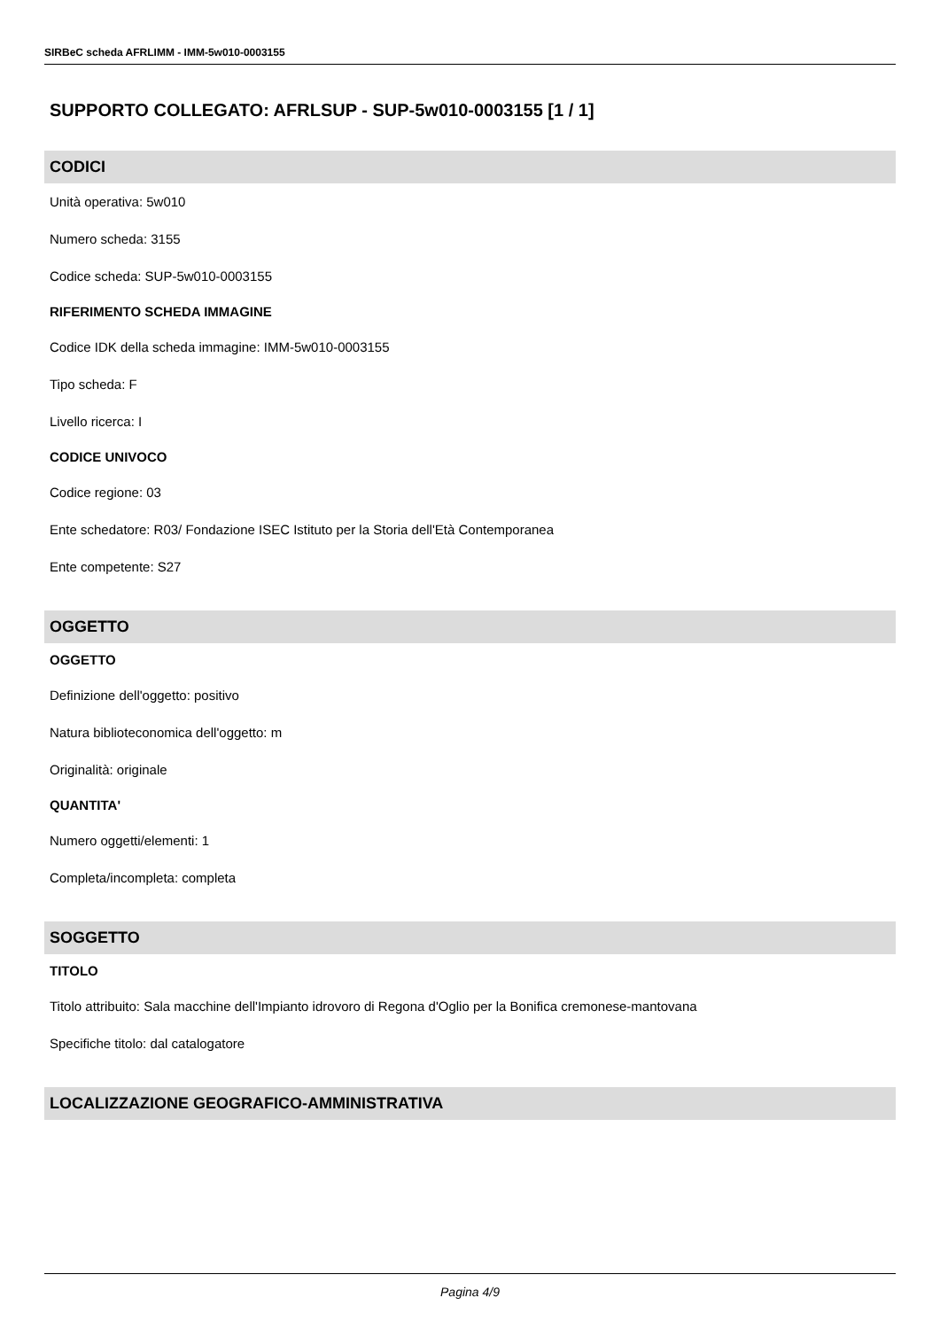SIRBeC scheda AFRLIMM - IMM-5w010-0003155
SUPPORTO COLLEGATO: AFRLSUP - SUP-5w010-0003155 [1 / 1]
CODICI
Unità operativa: 5w010
Numero scheda: 3155
Codice scheda: SUP-5w010-0003155
RIFERIMENTO SCHEDA IMMAGINE
Codice IDK della scheda immagine: IMM-5w010-0003155
Tipo scheda: F
Livello ricerca: I
CODICE UNIVOCO
Codice regione: 03
Ente schedatore: R03/ Fondazione ISEC Istituto per la Storia dell'Età Contemporanea
Ente competente: S27
OGGETTO
OGGETTO
Definizione dell'oggetto: positivo
Natura biblioteconomica dell'oggetto: m
Originalità: originale
QUANTITA'
Numero oggetti/elementi: 1
Completa/incompleta: completa
SOGGETTO
TITOLO
Titolo attribuito: Sala macchine dell'Impianto idrovoro di Regona d'Oglio per la Bonifica cremonese-mantovana
Specifiche titolo: dal catalogatore
LOCALIZZAZIONE GEOGRAFICO-AMMINISTRATIVA
Pagina 4/9